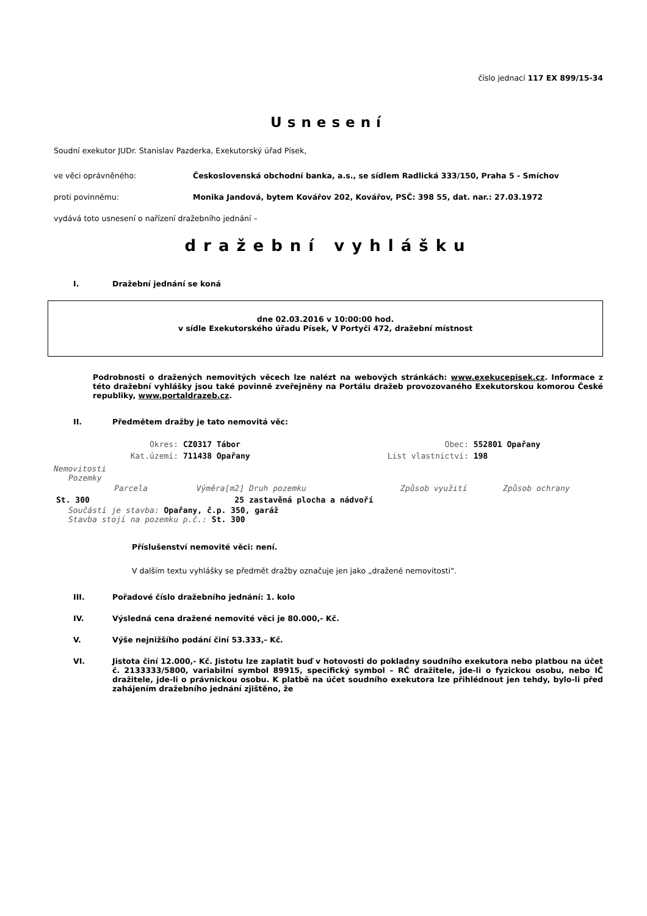číslo jednací 117 EX 899/15-34
Usnesení
Soudní exekutor JUDr. Stanislav Pazderka, Exekutorský úřad Písek,
ve věci oprávněného: Československá obchodní banka, a.s., se sídlem Radlická 333/150, Praha 5 - Smíchov
proti povinnému: Monika Jandová, bytem Kovářov 202, Kovářov, PSČ: 398 55, dat. nar.: 27.03.1972
vydává toto usnesení o nařízení dražebního jednání –
dražební vyhlášku
I. Dražební jednání se koná
dne 02.03.2016 v 10:00:00 hod.
v sídle Exekutorského úřadu Písek, V Portyči 472, dražební místnost
Podrobnosti o dražených nemovitých věcech lze nalézt na webových stránkách: www.exekucepisek.cz. Informace z této dražební vyhlášky jsou také povinně zveřejněny na Portálu dražeb provozovaného Exekutorskou komorou České republiky, www.portaldrazeb.cz.
II. Předmětem dražby je tato nemovitá věc:
| Okres: | CZ0317 Tábor | Obec: | 552801 Opařany |
| Kat.území: | 711438 Opařany | List vlastnictví: | 198 |
Nemovitosti
Pozemky
| Parcela | Výměra[m2] | Druh pozemku | Způsob využití | Způsob ochrany |
| --- | --- | --- | --- | --- |
| St. 300 | 25 | zastavěná plocha a nádvoří | | |
Součástí je stavba: Opařany, č.p. 350, garáž
Stavba stojí na pozemku p.č.: St. 300
Příslušenství nemovité věci: není.
V dalším textu vyhlášky se předmět dražby označuje jen jako „dražené nemovitosti“.
III. Pořadové číslo dražebního jednání: 1. kolo
IV. Výsledná cena dražené nemovité věci je 80.000,- Kč.
V. Výše nejnižšího podání činí 53.333,- Kč.
VI. Jistota činí 12.000,- Kč. Jistotu lze zaplatit buď v hotovosti do pokladny soudního exekutora nebo platbou na účet č. 2133333/5800, variabilní symbol 89915, specifický symbol – RČ dražitele, jde-li o fyzickou osobu, nebo IČ dražitele, jde-li o právnickou osobu. K platbě na účet soudního exekutora lze přihlédnout jen tehdy, bylo-li před zahájením dražebního jednání zjištěno, že